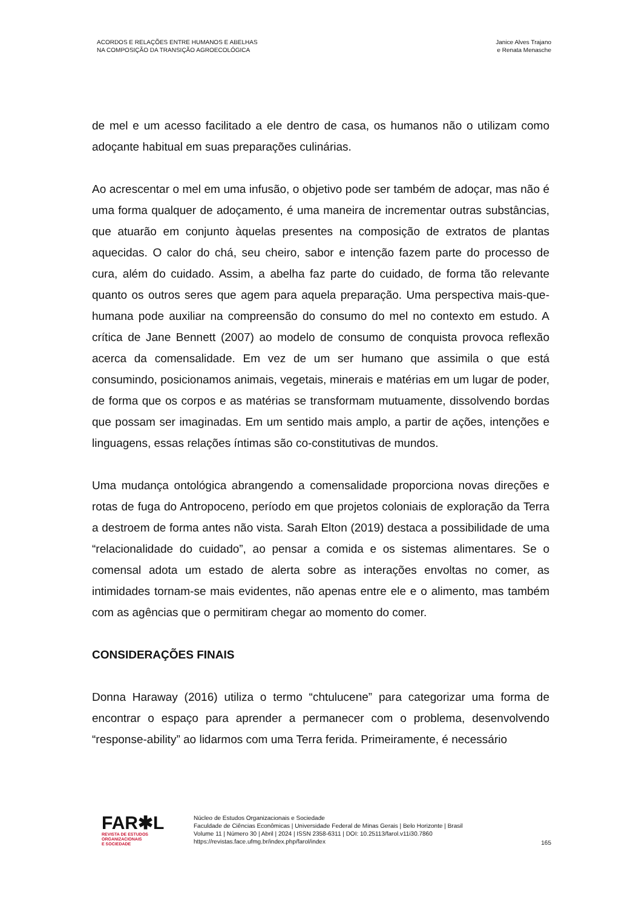ACORDOS E RELAÇÕES ENTRE HUMANOS E ABELHAS
NA COMPOSIÇÃO DA TRANSIÇÃO AGROECOLÓGICA
Janice Alves Trajano
e Renata Menasche
de mel e um acesso facilitado a ele dentro de casa, os humanos não o utilizam como adoçante habitual em suas preparações culinárias.
Ao acrescentar o mel em uma infusão, o objetivo pode ser também de adoçar, mas não é uma forma qualquer de adoçamento, é uma maneira de incrementar outras substâncias, que atuarão em conjunto àquelas presentes na composição de extratos de plantas aquecidas. O calor do chá, seu cheiro, sabor e intenção fazem parte do processo de cura, além do cuidado. Assim, a abelha faz parte do cuidado, de forma tão relevante quanto os outros seres que agem para aquela preparação. Uma perspectiva mais-que-humana pode auxiliar na compreensão do consumo do mel no contexto em estudo. A crítica de Jane Bennett (2007) ao modelo de consumo de conquista provoca reflexão acerca da comensalidade. Em vez de um ser humano que assimila o que está consumindo, posicionamos animais, vegetais, minerais e matérias em um lugar de poder, de forma que os corpos e as matérias se transformam mutuamente, dissolvendo bordas que possam ser imaginadas. Em um sentido mais amplo, a partir de ações, intenções e linguagens, essas relações íntimas são co-constitutivas de mundos.
Uma mudança ontológica abrangendo a comensalidade proporciona novas direções e rotas de fuga do Antropoceno, período em que projetos coloniais de exploração da Terra a destroem de forma antes não vista. Sarah Elton (2019) destaca a possibilidade de uma “relacionalidade do cuidado”, ao pensar a comida e os sistemas alimentares. Se o comensal adota um estado de alerta sobre as interações envoltas no comer, as intimidades tornam-se mais evidentes, não apenas entre ele e o alimento, mas também com as agências que o permitiram chegar ao momento do comer.
CONSIDERAÇÕES FINAIS
Donna Haraway (2016) utiliza o termo “chtulucene” para categorizar uma forma de encontrar o espaço para aprender a permanecer com o problema, desenvolvendo “response-ability” ao lidarmos com uma Terra ferida. Primeiramente, é necessário
FAR✱L
REVISTA DE ESTUDOS
ORGANIZACIONAIS
E SOCIEDADE
Núcleo de Estudos Organizacionais e Sociedade
Faculdade de Ciências Econômicas | Universidade Federal de Minas Gerais | Belo Horizonte | Brasil
Volume 11 | Número 30 | Abril | 2024 | ISSN 2358-6311 | DOI: 10.25113/farol.v11i30.7860
https://revistas.face.ufmg.br/index.php/farol/index
165